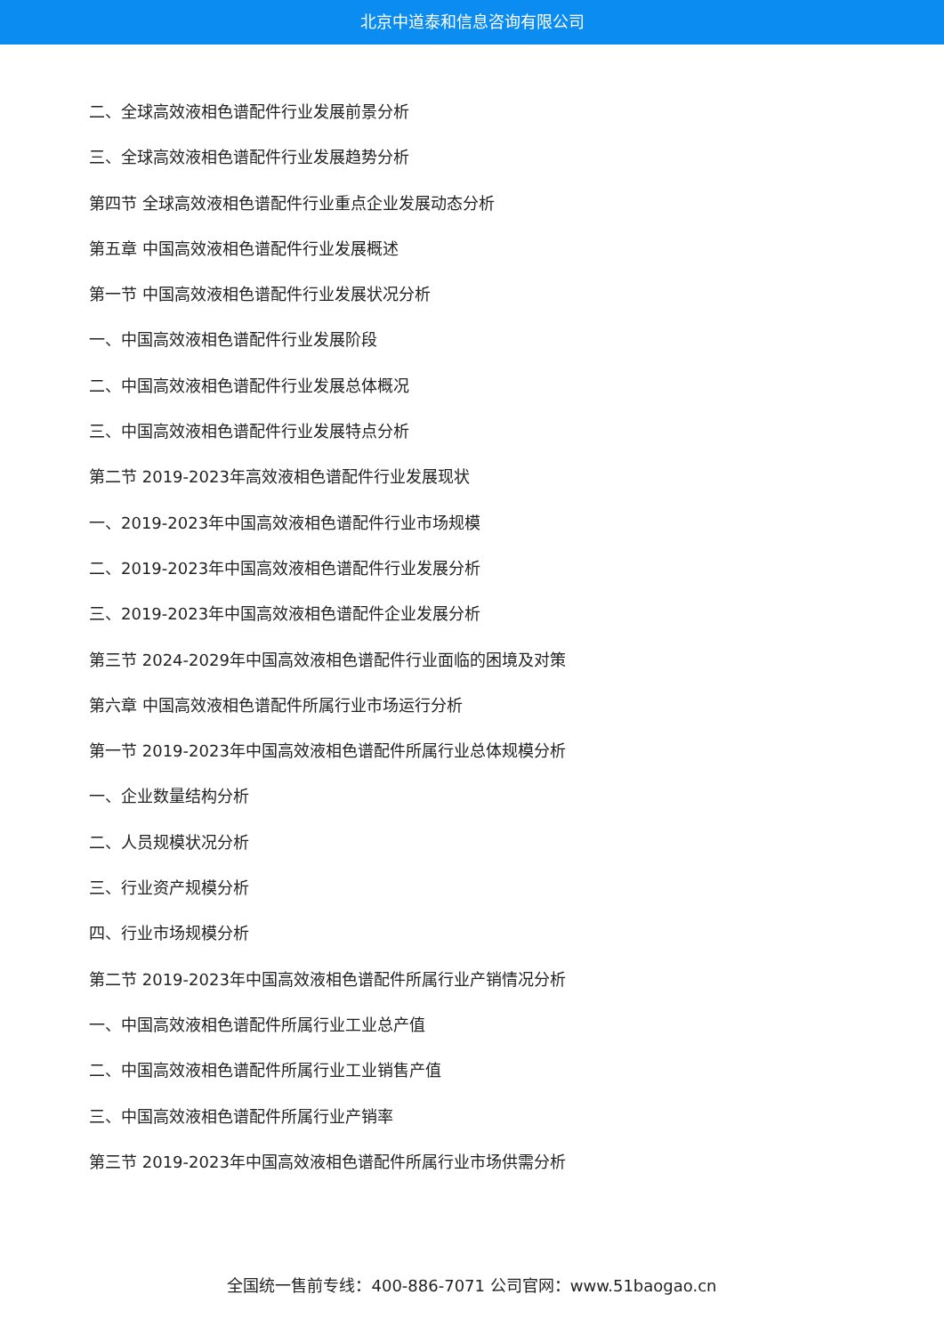北京中道泰和信息咨询有限公司
二、全球高效液相色谱配件行业发展前景分析
三、全球高效液相色谱配件行业发展趋势分析
第四节 全球高效液相色谱配件行业重点企业发展动态分析
第五章 中国高效液相色谱配件行业发展概述
第一节 中国高效液相色谱配件行业发展状况分析
一、中国高效液相色谱配件行业发展阶段
二、中国高效液相色谱配件行业发展总体概况
三、中国高效液相色谱配件行业发展特点分析
第二节 2019-2023年高效液相色谱配件行业发展现状
一、2019-2023年中国高效液相色谱配件行业市场规模
二、2019-2023年中国高效液相色谱配件行业发展分析
三、2019-2023年中国高效液相色谱配件企业发展分析
第三节 2024-2029年中国高效液相色谱配件行业面临的困境及对策
第六章 中国高效液相色谱配件所属行业市场运行分析
第一节 2019-2023年中国高效液相色谱配件所属行业总体规模分析
一、企业数量结构分析
二、人员规模状况分析
三、行业资产规模分析
四、行业市场规模分析
第二节 2019-2023年中国高效液相色谱配件所属行业产销情况分析
一、中国高效液相色谱配件所属行业工业总产值
二、中国高效液相色谱配件所属行业工业销售产值
三、中国高效液相色谱配件所属行业产销率
第三节 2019-2023年中国高效液相色谱配件所属行业市场供需分析
全国统一售前专线：400-886-7071 公司官网：www.51baogao.cn